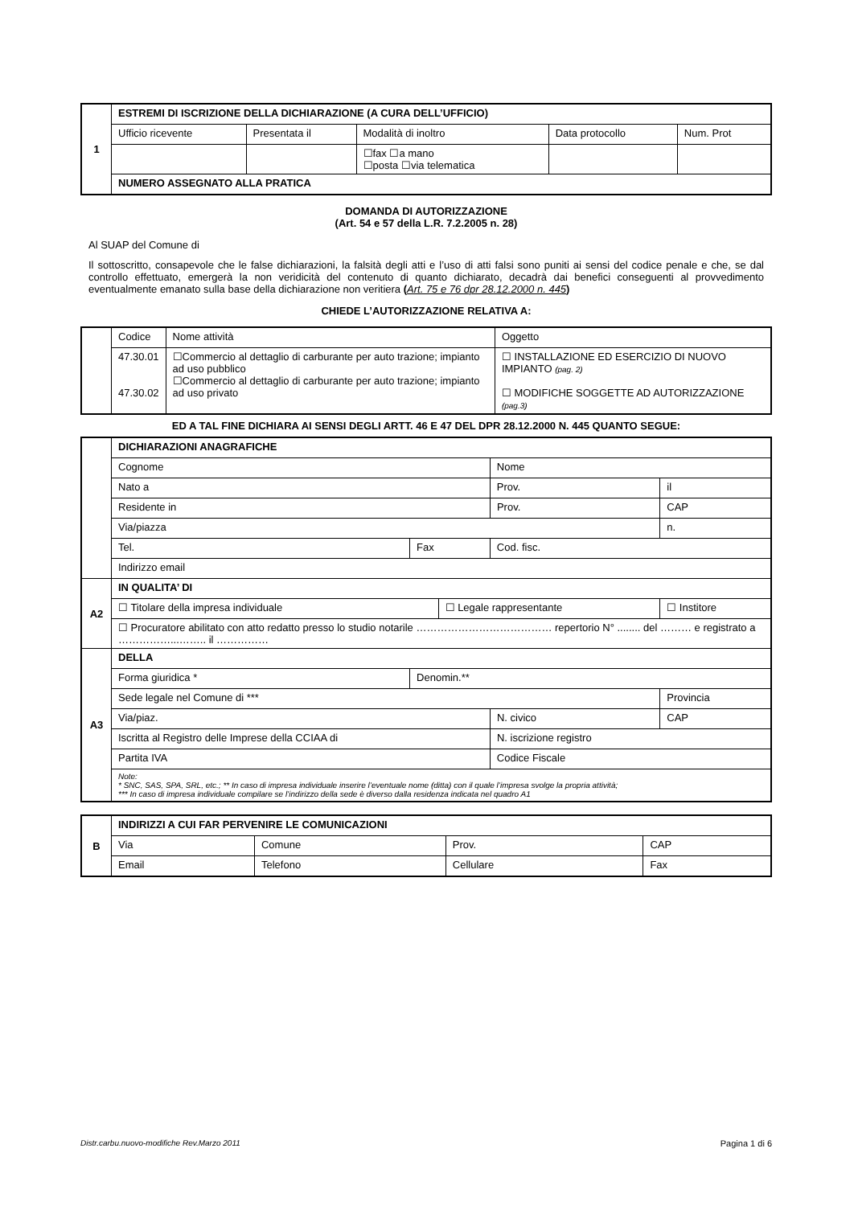| 1 | ESTREMI DI ISCRIZIONE DELLA DICHIARAZIONE (A CURA DELL’UFFICIO) | | | | |
| | Ufficio ricevente | Presentata il | Modalità di inoltro | Data protocollo | Num. Prot |
| | | | ☐fax ☐a mano ☐posta ☐via telematica | | |
| | NUMERO ASSEGNATO ALLA PRATICA | | | | |
DOMANDA DI AUTORIZZAZIONE
(Art. 54 e 57 della L.R. 7.2.2005 n. 28)
Al SUAP del Comune di
Il sottoscritto, consapevole che le false dichiarazioni, la falsità degli atti e l’uso di atti falsi sono puniti ai sensi del codice penale e che, se dal controllo effettuato, emergerà la non veridicità del contenuto di quanto dichiarato, decadrà dai benefici conseguenti al provvedimento eventualmente emanato sulla base della dichiarazione non veritiera (Art. 75 e 76 dpr 28.12.2000 n. 445)
CHIEDE L’AUTORIZZAZIONE RELATIVA A:
| | Codice | Nome attività | Oggetto |
| | 47.30.01 47.30.02 | ☐Commercio al dettaglio di carburante per auto trazione; impianto ad uso pubblico ☐Commercio al dettaglio di carburante per auto trazione; impianto ad uso privato | ☐ INSTALLAZIONE ED ESERCIZIO DI NUOVO IMPIANTO (pag. 2) ☐ MODIFICHE SOGGETTE AD AUTORIZZAZIONE (pag.3) |
ED A TAL FINE DICHIARA AI SENSI DEGLI ARTT. 46 E 47 DEL DPR 28.12.2000 N. 445 QUANTO SEGUE:
| | DICHIARAZIONI ANAGRAFICHE | | | | | |
| | Cognome | | | Nome | | |
| | Nato a | | | Prov. | | il |
| | Residente in | | | | Prov. | CAP |
| | Via/piazza | | | | | n. |
| | Tel. | Fax | | Cod. fisc. | | |
| | Indirizzo email | | | | | |
| A2 | IN QUALITA’ DI | | | | | |
| | ☐ Titolare della impresa individuale | | ☐ Legale rappresentante | | | ☐ Institore |
| | ☐ Procuratore abilitato con atto redatto presso lo studio notarile ………………………………… repertorio N° ........ del ……… e registrato a ……………...…….. il …………… | | | | | |
| A3 | DELLA | | | | | |
| | Forma giuridica * | Denomin.** | | | | |
| | Sede legale nel Comune di *** | | | | | Provincia |
| | Via/piaz. | | | | N. civico | CAP |
| | Iscritta al Registro delle Imprese della CCIAA di | | | | N. iscrizione registro | |
| | Partita IVA | | | Codice Fiscale | | |
| | Note: * SNC, SAS, SPA, SRL, etc.; ** In caso di impresa individuale inserire l’eventuale nome (ditta) con il quale l’impresa svolge la propria attività; *** In caso di impresa individuale compilare se l’indirizzo della sede è diverso dalla residenza indicata nel quadro A1 | | | | | |
| B | INDIRIZZI A CUI FAR PERVENIRE LE COMUNICAZIONI | | | | |
| | Via | Comune | | Prov. | CAP |
| | Email | | Telefono | Cellulare | Fax |
Distr.carbu.nuovo-modifiche Rev.Marzo 2011 Pagina 1 di 6